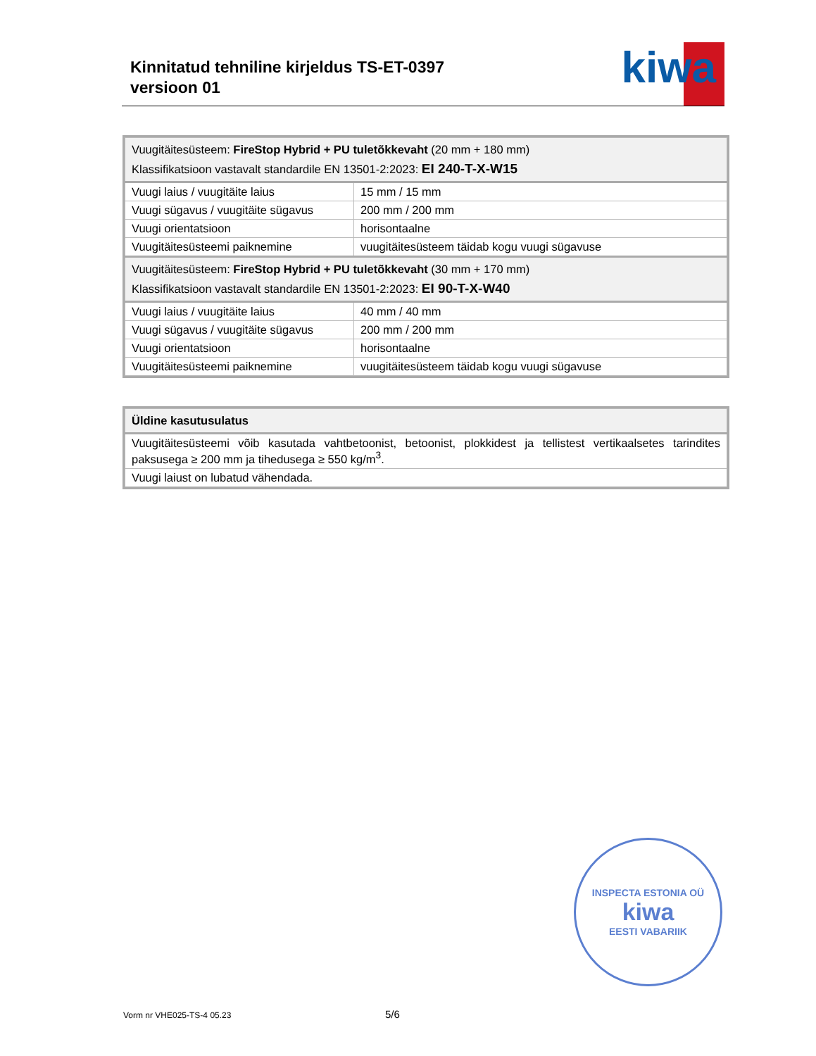Kinnitatud tehniline kirjeldus TS-ET-0397
versioon 01
kiwa
| Vuugitäitesüsteem: FireStop Hybrid + PU tuletõkkevaht (20 mm + 180 mm) Klassifikatsioon vastavalt standardile EN 13501-2:2023: EI 240-T-X-W15 | |
| Vuugi laius / vuugitäite laius | 15 mm / 15 mm |
| Vuugi sügavus / vuugitäite sügavus | 200 mm / 200 mm |
| Vuugi orientatsioon | horisontaalne |
| Vuugitäitesüsteemi paiknemine | vuugitäitesüsteem täidab kogu vuugi sügavuse |
| Vuugitäitesüsteem: FireStop Hybrid + PU tuletõkkevaht (30 mm + 170 mm) Klassifikatsioon vastavalt standardile EN 13501-2:2023: EI 90-T-X-W40 | |
| Vuugi laius / vuugitäite laius | 40 mm / 40 mm |
| Vuugi sügavus / vuugitäite sügavus | 200 mm / 200 mm |
| Vuugi orientatsioon | horisontaalne |
| Vuugitäitesüsteemi paiknemine | vuugitäitesüsteem täidab kogu vuugi sügavuse |
| Üldine kasutusulatus |
| Vuugitäitesüsteemi võib kasutada vahtbetoonist, betoonist, plokkidest ja tellistest vertikaalsetes tarindites paksusega ≥ 200 mm ja tihedusega ≥ 550 kg/m<sup>3</sup>. |
| Vuugi laiust on lubatud vähendada. |
INSPECTA ESTONIA OÜ
kiwa
EESTI VABARIIK
Vorm nr VHE025-TS-4 05.23 5/6